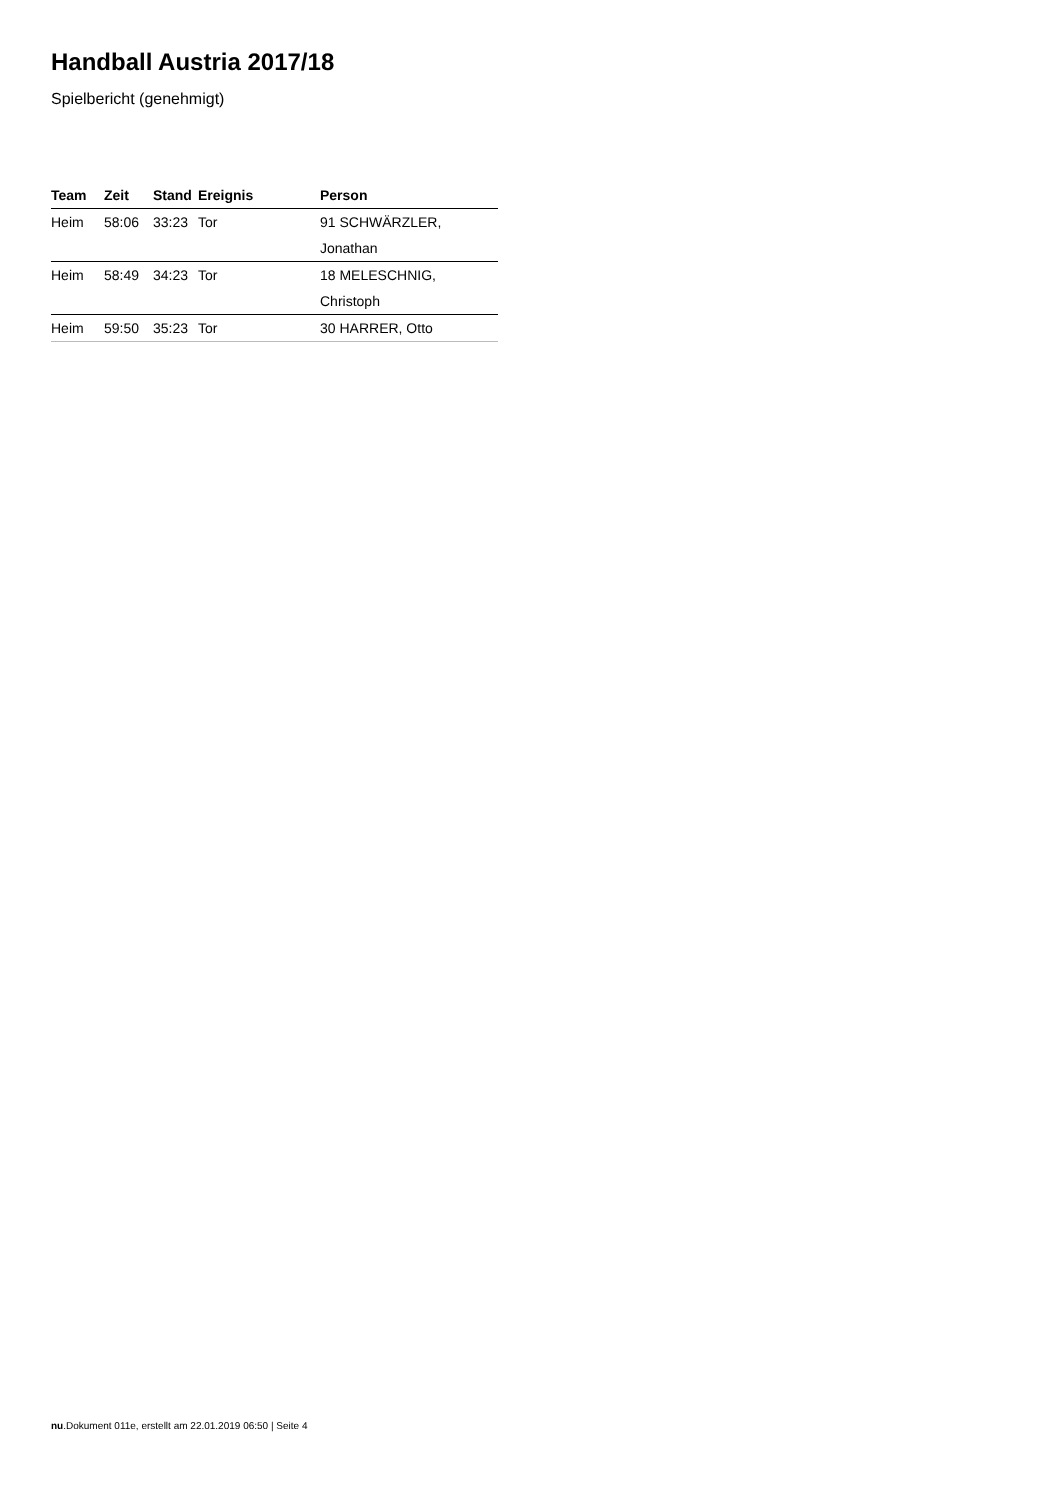Handball Austria 2017/18
Spielbericht (genehmigt)
| Team | Zeit | Stand | Ereignis | Person |
| --- | --- | --- | --- | --- |
| Heim | 58:06 | 33:23 | Tor | 91 SCHWÄRZLER, Jonathan |
| Heim | 58:49 | 34:23 | Tor | 18 MELESCHNIG, Christoph |
| Heim | 59:50 | 35:23 | Tor | 30 HARRER, Otto |
nu.Dokument 011e, erstellt am 22.01.2019 06:50 | Seite 4